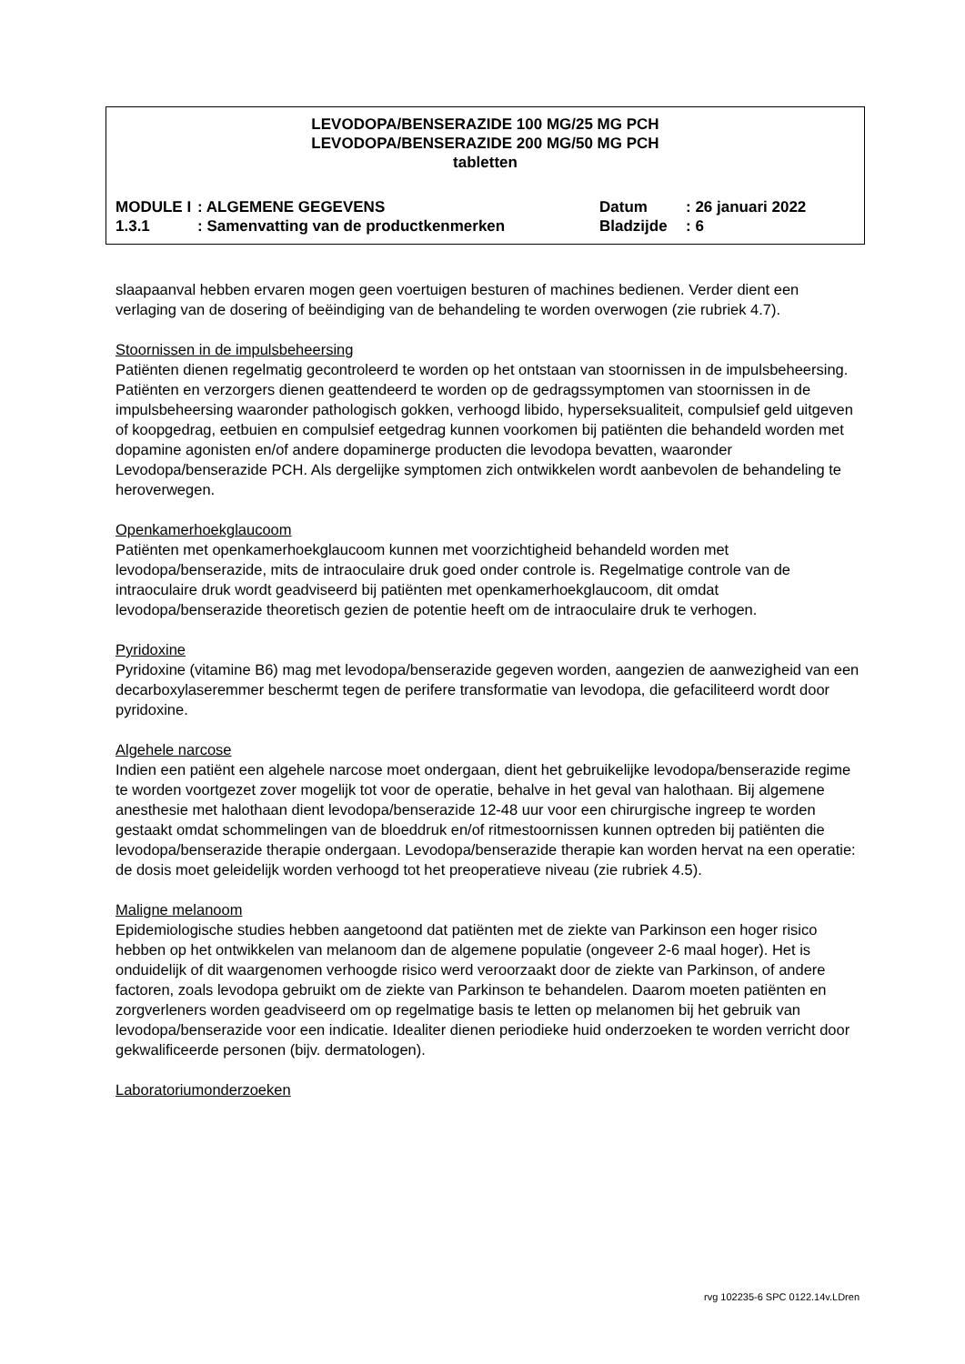LEVODOPA/BENSERAZIDE 100 MG/25 MG PCH
LEVODOPA/BENSERAZIDE 200 MG/50 MG PCH
tabletten
| MODULE I | : ALGEMENE GEGEVENS | Datum | : 26 januari 2022 |
| 1.3.1 | : Samenvatting van de productkenmerken | Bladzijde | : 6 |
slaapaanval hebben ervaren mogen geen voertuigen besturen of machines bedienen. Verder dient een verlaging van de dosering of beëindiging van de behandeling te worden overwogen (zie rubriek 4.7).
Stoornissen in de impulsbeheersing
Patiënten dienen regelmatig gecontroleerd te worden op het ontstaan van stoornissen in de impulsbeheersing. Patiënten en verzorgers dienen geattendeerd te worden op de gedragssymptomen van stoornissen in de impulsbeheersing waaronder pathologisch gokken, verhoogd libido, hyperseksualiteit, compulsief geld uitgeven of koopgedrag, eetbuien en compulsief eetgedrag kunnen voorkomen bij patiënten die behandeld worden met dopamine agonisten en/of andere dopaminerge producten die levodopa bevatten, waaronder Levodopa/benserazide PCH. Als dergelijke symptomen zich ontwikkelen wordt aanbevolen de behandeling te heroverwegen.
Openkamerhoekglaucoom
Patiënten met openkamerhoekglaucoom kunnen met voorzichtigheid behandeld worden met levodopa/benserazide, mits de intraoculaire druk goed onder controle is. Regelmatige controle van de intraoculaire druk wordt geadviseerd bij patiënten met openkamerhoekglaucoom, dit omdat levodopa/benserazide theoretisch gezien de potentie heeft om de intraoculaire druk te verhogen.
Pyridoxine
Pyridoxine (vitamine B6) mag met levodopa/benserazide gegeven worden, aangezien de aanwezigheid van een decarboxylaseremmer beschermt tegen de perifere transformatie van levodopa, die gefaciliteerd wordt door pyridoxine.
Algehele narcose
Indien een patiënt een algehele narcose moet ondergaan, dient het gebruikelijke levodopa/benserazide regime te worden voortgezet zover mogelijk tot voor de operatie, behalve in het geval van halothaan. Bij algemene anesthesie met halothaan dient levodopa/benserazide 12-48 uur voor een chirurgische ingreep te worden gestaakt omdat schommelingen van de bloeddruk en/of ritmestoornissen kunnen optreden bij patiënten die levodopa/benserazide therapie ondergaan. Levodopa/benserazide therapie kan worden hervat na een operatie: de dosis moet geleidelijk worden verhoogd tot het preoperatieve niveau (zie rubriek 4.5).
Maligne melanoom
Epidemiologische studies hebben aangetoond dat patiënten met de ziekte van Parkinson een hoger risico hebben op het ontwikkelen van melanoom dan de algemene populatie (ongeveer 2-6 maal hoger). Het is onduidelijk of dit waargenomen verhoogde risico werd veroorzaakt door de ziekte van Parkinson, of andere factoren, zoals levodopa gebruikt om de ziekte van Parkinson te behandelen. Daarom moeten patiënten en zorgverleners worden geadviseerd om op regelmatige basis te letten op melanomen bij het gebruik van levodopa/benserazide voor een indicatie. Idealiter dienen periodieke huid onderzoeken te worden verricht door gekwalificeerde personen (bijv. dermatologen).
Laboratoriumonderzoeken
rvg 102235-6 SPC 0122.14v.LDren